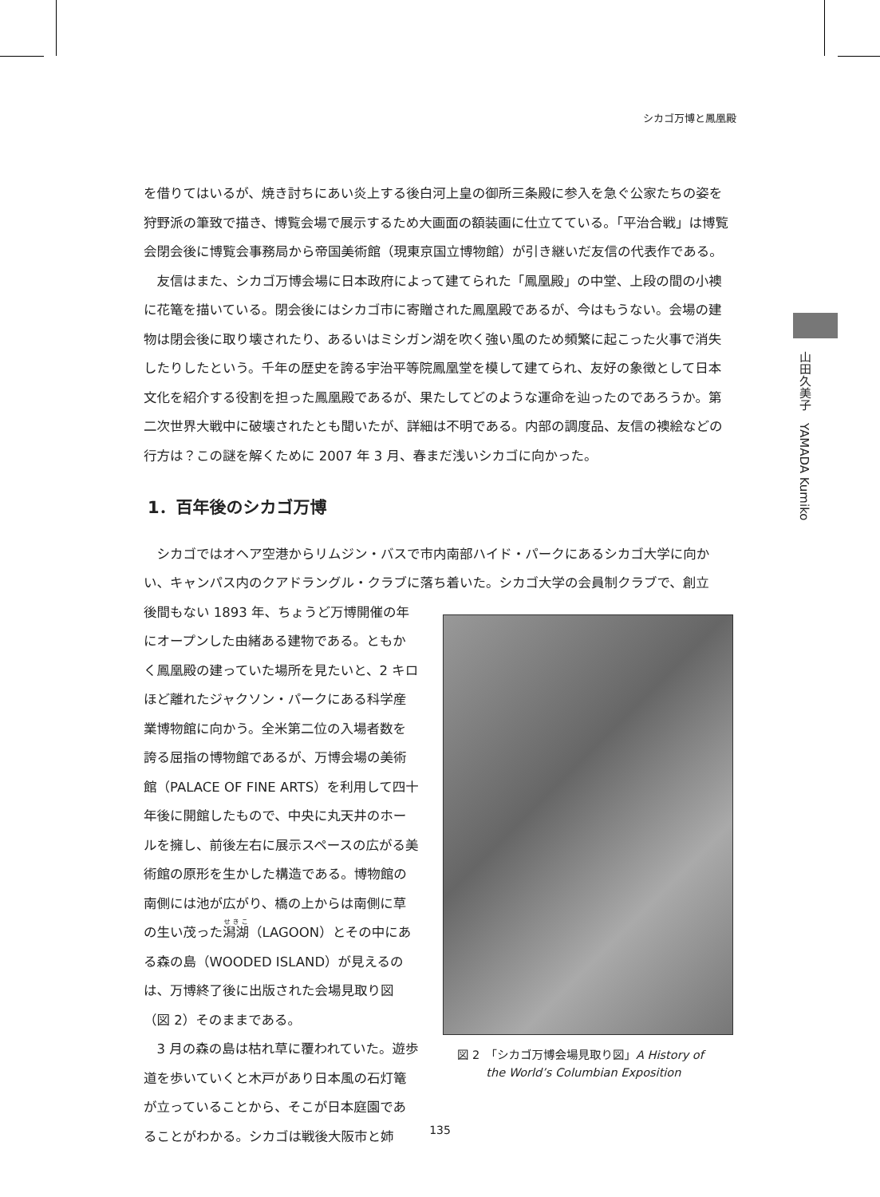シカゴ万博と鳳凰殿
山田久美子　YAMADA Kumiko
を借りてはいるが、焼き討ちにあい炎上する後白河上皇の御所三条殿に参入を急ぐ公家たちの姿を狩野派の筆致で描き、博覧会場で展示するため大画面の額装画に仕立てている。「平治合戦」は博覧会閉会後に博覧会事務局から帝国美術館（現東京国立博物館）が引き継いだ友信の代表作である。
友信はまた、シカゴ万博会場に日本政府によって建てられた「鳳凰殿」の中堂、上段の間の小襖に花篭を描いている。閉会後にはシカゴ市に寄贈された鳳凰殿であるが、今はもうない。会場の建物は閉会後に取り壊されたり、あるいはミシガン湖を吹く強い風のため頻繁に起こった火事で消失したりしたという。千年の歴史を誇る宇治平等院鳳凰堂を模して建てられ、友好の象徴として日本文化を紹介する役割を担った鳳凰殿であるが、果たしてどのような運命を辿ったのであろうか。第二次世界大戦中に破壊されたとも聞いたが、詳細は不明である。内部の調度品、友信の襖絵などの行方は？この謎を解くために 2007 年 3 月、春まだ浅いシカゴに向かった。
1．百年後のシカゴ万博
シカゴではオヘア空港からリムジン・バスで市内南部ハイド・パークにあるシカゴ大学に向かい、キャンパス内のクアドラングル・クラブに落ち着いた。シカゴ大学の会員制クラブで、創立
後間もない 1893 年、ちょうど万博開催の年にオープンした由緒ある建物である。ともかく鳳凰殿の建っていた場所を見たいと、2 キロほど離れたジャクソン・パークにある科学産業博物館に向かう。全米第二位の入場者数を誇る屈指の博物館であるが、万博会場の美術館（PALACE OF FINE ARTS）を利用して四十年後に開館したもので、中央に丸天井のホールを擁し、前後左右に展示スペースの広がる美術館の原形を生かした構造である。博物館の南側には池が広がり、橋の上からは南側に草の生い茂った潟湖（LAGOON）とその中にある森の島（WOODED ISLAND）が見えるのは、万博終了後に出版された会場見取り図（図 2）そのままである。
3 月の森の島は枯れ草に覆われていた。遊歩道を歩いていくと木戸があり日本風の石灯篭が立っていることから、そこが日本庭園であることがわかる。シカゴは戦後大阪市と姉
図 2　「シカゴ万博会場見取り図」A History of
   the World’s Columbian Exposition
135